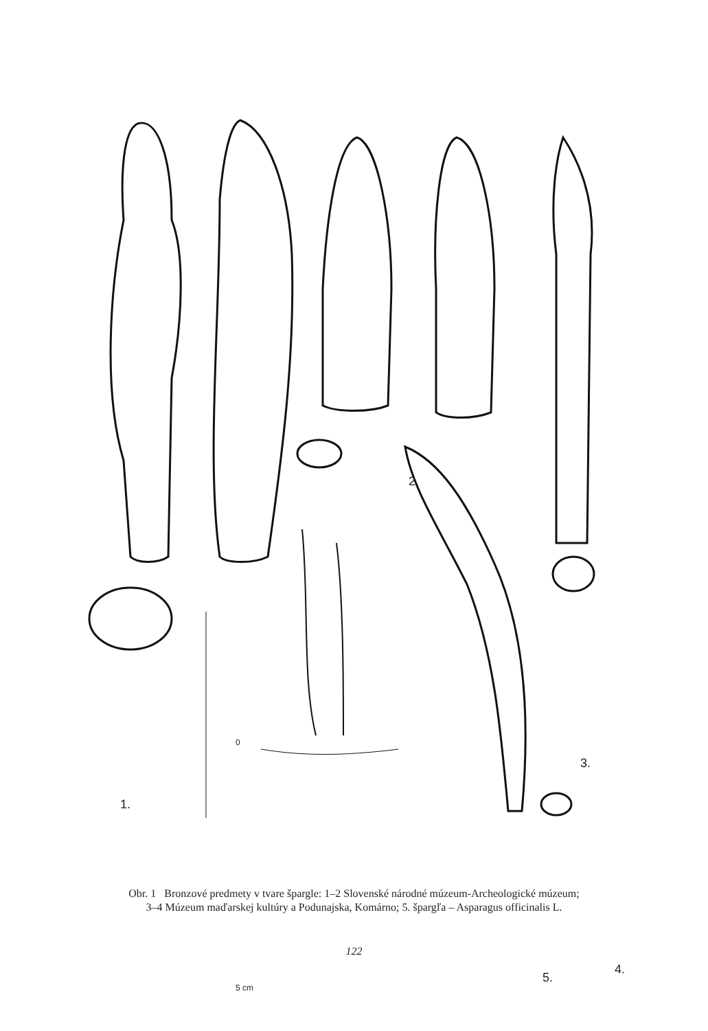2.
1.
3.
4.
5.
0
5 cm
Obr. 1 Bronzové predmety v tvare špargle: 1–2 Slovenské národné múzeum-Archeologické múzeum;
3–4 Múzeum maďarskej kultúry a Podunajska, Komárno; 5. špargľa – Asparagus officinalis L.
122